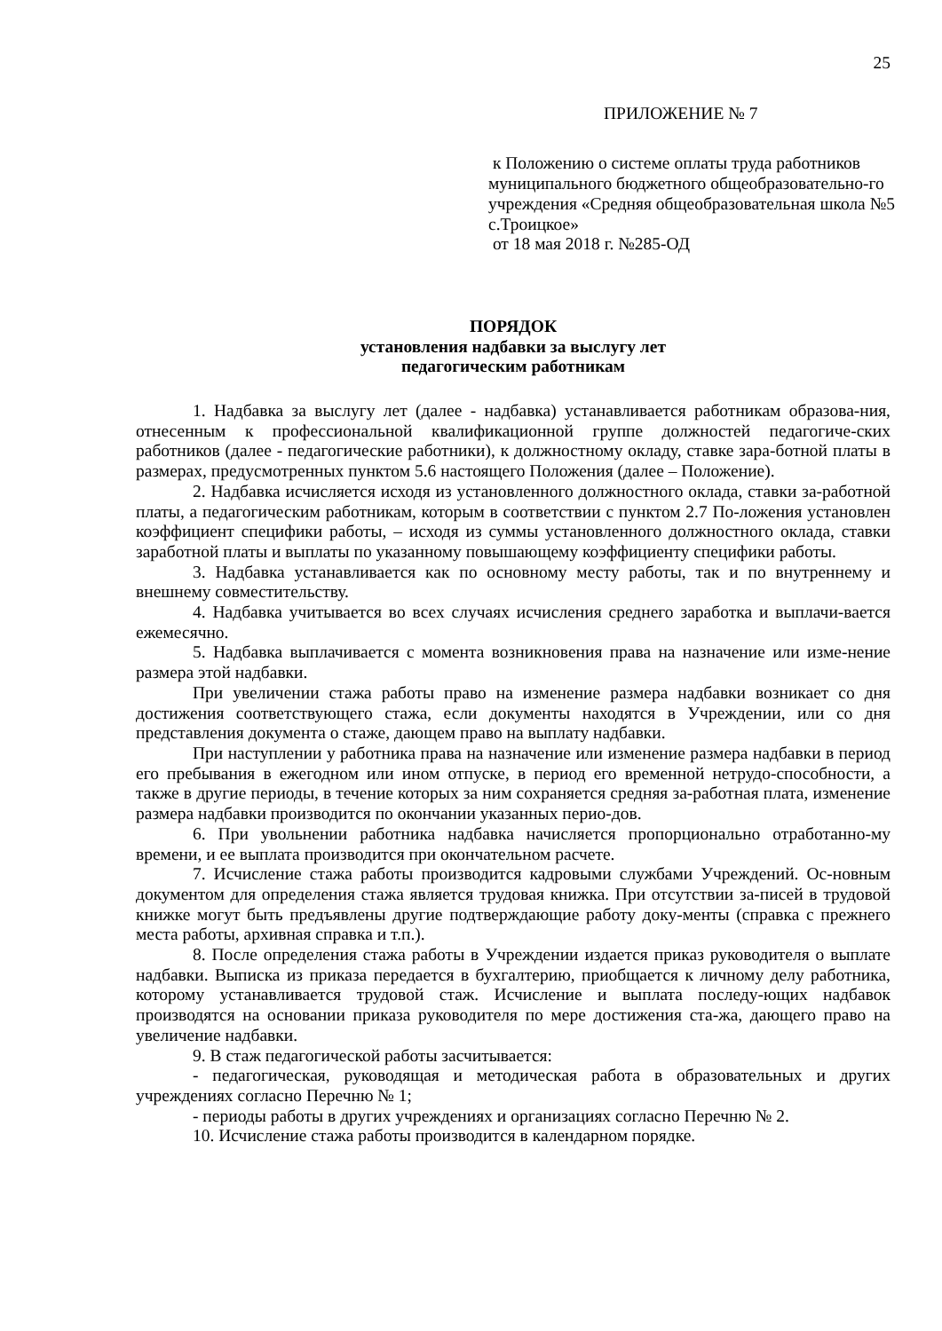25
ПРИЛОЖЕНИЕ № 7
к Положению о системе оплаты труда работников муниципального бюджетного общеобразовательно-го учреждения «Средняя общеобразовательная школа №5 с.Троицкое»
от 18 мая 2018 г. №285-ОД
ПОРЯДОК
установления надбавки за выслугу лет
педагогическим работникам
1. Надбавка за выслугу лет (далее - надбавка) устанавливается работникам образова-ния, отнесенным к профессиональной квалификационной группе должностей педагогиче-ских работников (далее - педагогические работники), к должностному окладу, ставке зара-ботной платы в размерах, предусмотренных пунктом 5.6 настоящего Положения (далее – Положение).
2. Надбавка исчисляется исходя из установленного должностного оклада, ставки за-работной платы, а педагогическим работникам, которым в соответствии с пунктом 2.7 По-ложения установлен коэффициент специфики работы, – исходя из суммы установленного должностного оклада, ставки заработной платы и выплаты по указанному повышающему коэффициенту специфики работы.
3. Надбавка устанавливается как по основному месту работы, так и по внутреннему и внешнему совместительству.
4. Надбавка учитывается во всех случаях исчисления среднего заработка и выплачи-вается ежемесячно.
5. Надбавка выплачивается с момента возникновения права на назначение или изме-нение размера этой надбавки.
При увеличении стажа работы право на изменение размера надбавки возникает со дня достижения соответствующего стажа, если документы находятся в Учреждении, или со дня представления документа о стаже, дающем право на выплату надбавки.
При наступлении у работника права на назначение или изменение размера надбавки в период его пребывания в ежегодном или ином отпуске, в период его временной нетрудо-способности, а также в другие периоды, в течение которых за ним сохраняется средняя за-работная плата, изменение размера надбавки производится по окончании указанных перио-дов.
6. При увольнении работника надбавка начисляется пропорционально отработанно-му времени, и ее выплата производится при окончательном расчете.
7. Исчисление стажа работы производится кадровыми службами Учреждений. Ос-новным документом для определения стажа является трудовая книжка. При отсутствии за-писей в трудовой книжке могут быть предъявлены другие подтверждающие работу доку-менты (справка с прежнего места работы, архивная справка и т.п.).
8. После определения стажа работы в Учреждении издается приказ руководителя о выплате надбавки. Выписка из приказа передается в бухгалтерию, приобщается к личному делу работника, которому устанавливается трудовой стаж. Исчисление и выплата последу-ющих надбавок производятся на основании приказа руководителя по мере достижения ста-жа, дающего право на увеличение надбавки.
9. В стаж педагогической работы засчитывается:
- педагогическая, руководящая и методическая работа в образовательных и других учреждениях согласно Перечню № 1;
- периоды работы в других учреждениях и организациях согласно Перечню № 2.
10. Исчисление стажа работы производится в календарном порядке.